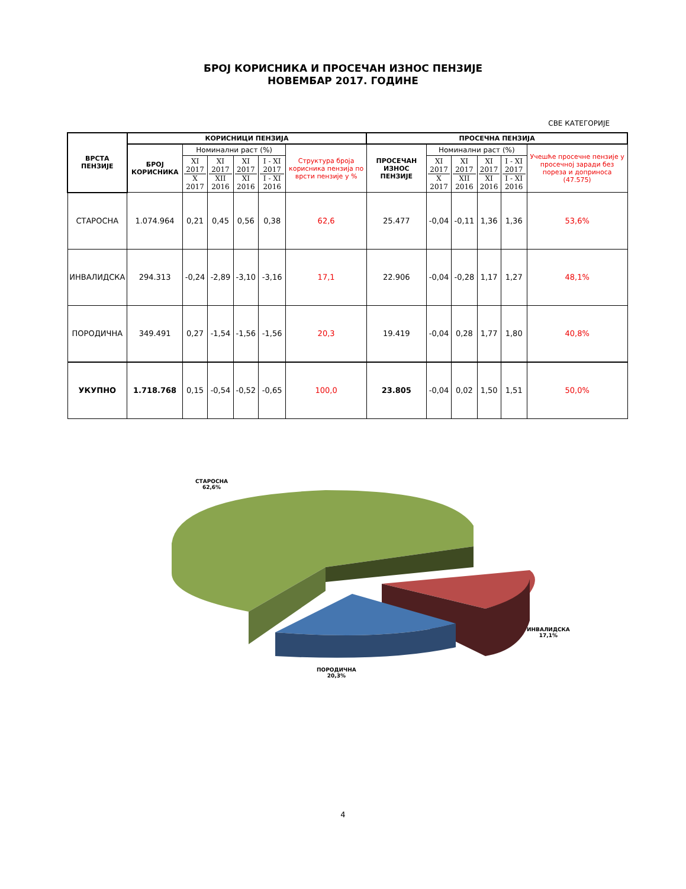БРОЈ КОРИСНИКА И ПРОСЕЧАН ИЗНОС ПЕНЗИЈЕ
НОВЕМБАР 2017. ГОДИНЕ
СВЕ КАТЕГОРИЈЕ
| ВРСТА ПЕНЗИЈЕ | КОРИСНИЦИ ПЕНЗИЈА | | | | | | ПРОСЕЧНА ПЕНЗИЈА | | | | | |
| --- | --- | --- | --- | --- | --- | --- | --- | --- | --- | --- | --- | --- |
| | БРОЈ КОРИСНИКА | Номинални раст (%) | | | | Структура броја корисника пензија по врсти пензије у % | ПРОСЕЧАН ИЗНОС ПЕНЗИЈЕ | Номинални раст (%) | | | | Учешће просечне пензије у просечној заради без пореза и доприноса (47.575) |
| | | XI 2017 X 2017 | XI 2017 XII 2016 | XI 2017 XI 2016 | I - XI 2017 I - XI 2016 | | | XI 2017 X 2017 | XI 2017 XII 2016 | XI 2017 XI 2016 | I - XI 2017 I - XI 2016 | |
| СТАРОСНА | 1.074.964 | 0,21 | 0,45 | 0,56 | 0,38 | 62,6 | 25.477 | -0,04 | -0,11 | 1,36 | 1,36 | 53,6% |
| ИНВАЛИДСКА | 294.313 | -0,24 | -2,89 | -3,10 | -3,16 | 17,1 | 22.906 | -0,04 | -0,28 | 1,17 | 1,27 | 48,1% |
| ПОРОДИЧНА | 349.491 | 0,27 | -1,54 | -1,56 | -1,56 | 20,3 | 19.419 | -0,04 | 0,28 | 1,77 | 1,80 | 40,8% |
| УКУПНО | 1.718.768 | 0,15 | -0,54 | -0,52 | -0,65 | 100,0 | 23.805 | -0,04 | 0,02 | 1,50 | 1,51 | 50,0% |
СТАРОСНА
62,6%
ИНВАЛИДСКА
17,1%
ПОРОДИЧНА
20,3%
4